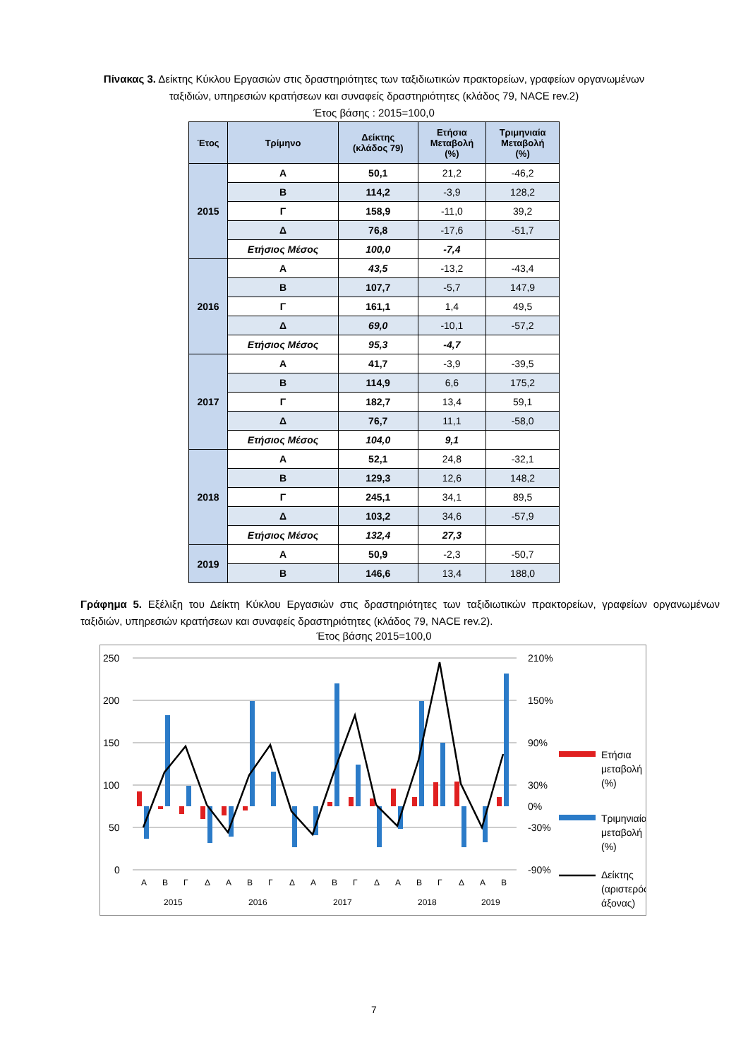Πίνακας 3. Δείκτης Κύκλου Εργασιών στις δραστηριότητες των ταξιδιωτικών πρακτορείων, γραφείων οργανωμένων ταξιδιών, υπηρεσιών κρατήσεων και συναφείς δραστηριότητες (κλάδος 79, NACE rev.2)
Έτος βάσης : 2015=100,0
| Έτος | Τρίμηνο | Δείκτης (κλάδος 79) | Ετήσια Μεταβολή (%) | Τριμηνιαία Μεταβολή (%) |
| --- | --- | --- | --- | --- |
| 2015 | Α | 50,1 | 21,2 | -46,2 |
| | Β | 114,2 | -3,9 | 128,2 |
| | Γ | 158,9 | -11,0 | 39,2 |
| | Δ | 76,8 | -17,6 | -51,7 |
| | Ετήσιος Μέσος | 100,0 | -7,4 | |
| 2016 | Α | 43,5 | -13,2 | -43,4 |
| | Β | 107,7 | -5,7 | 147,9 |
| | Γ | 161,1 | 1,4 | 49,5 |
| | Δ | 69,0 | -10,1 | -57,2 |
| | Ετήσιος Μέσος | 95,3 | -4,7 | |
| 2017 | Α | 41,7 | -3,9 | -39,5 |
| | Β | 114,9 | 6,6 | 175,2 |
| | Γ | 182,7 | 13,4 | 59,1 |
| | Δ | 76,7 | 11,1 | -58,0 |
| | Ετήσιος Μέσος | 104,0 | 9,1 | |
| 2018 | Α | 52,1 | 24,8 | -32,1 |
| | Β | 129,3 | 12,6 | 148,2 |
| | Γ | 245,1 | 34,1 | 89,5 |
| | Δ | 103,2 | 34,6 | -57,9 |
| | Ετήσιος Μέσος | 132,4 | 27,3 | |
| 2019 | Α | 50,9 | -2,3 | -50,7 |
| | Β | 146,6 | 13,4 | 188,0 |
Γράφημα 5. Εξέλιξη του Δείκτη Κύκλου Εργασιών στις δραστηριότητες των ταξιδιωτικών πρακτορείων, γραφείων οργανωμένων ταξιδιών, υπηρεσιών κρατήσεων και συναφείς δραστηριότητες (κλάδος 79, NACE rev.2).
Έτος βάσης 2015=100,0
250
200
150
100
50
0
210%
150%
90%
30%
0%
-30%
-90%
Α
Β
Γ
Δ
Α
Β
Γ
Δ
Α
Β
Γ
Δ
Α
Β
Γ
Δ
Α
Β
2015
2016
2017
2018
2019
Ετήσια
μεταβολή
(%)
Τριμηνιαία
μεταβολή
(%)
Δείκτης
(αριστερός
άξονας)
7